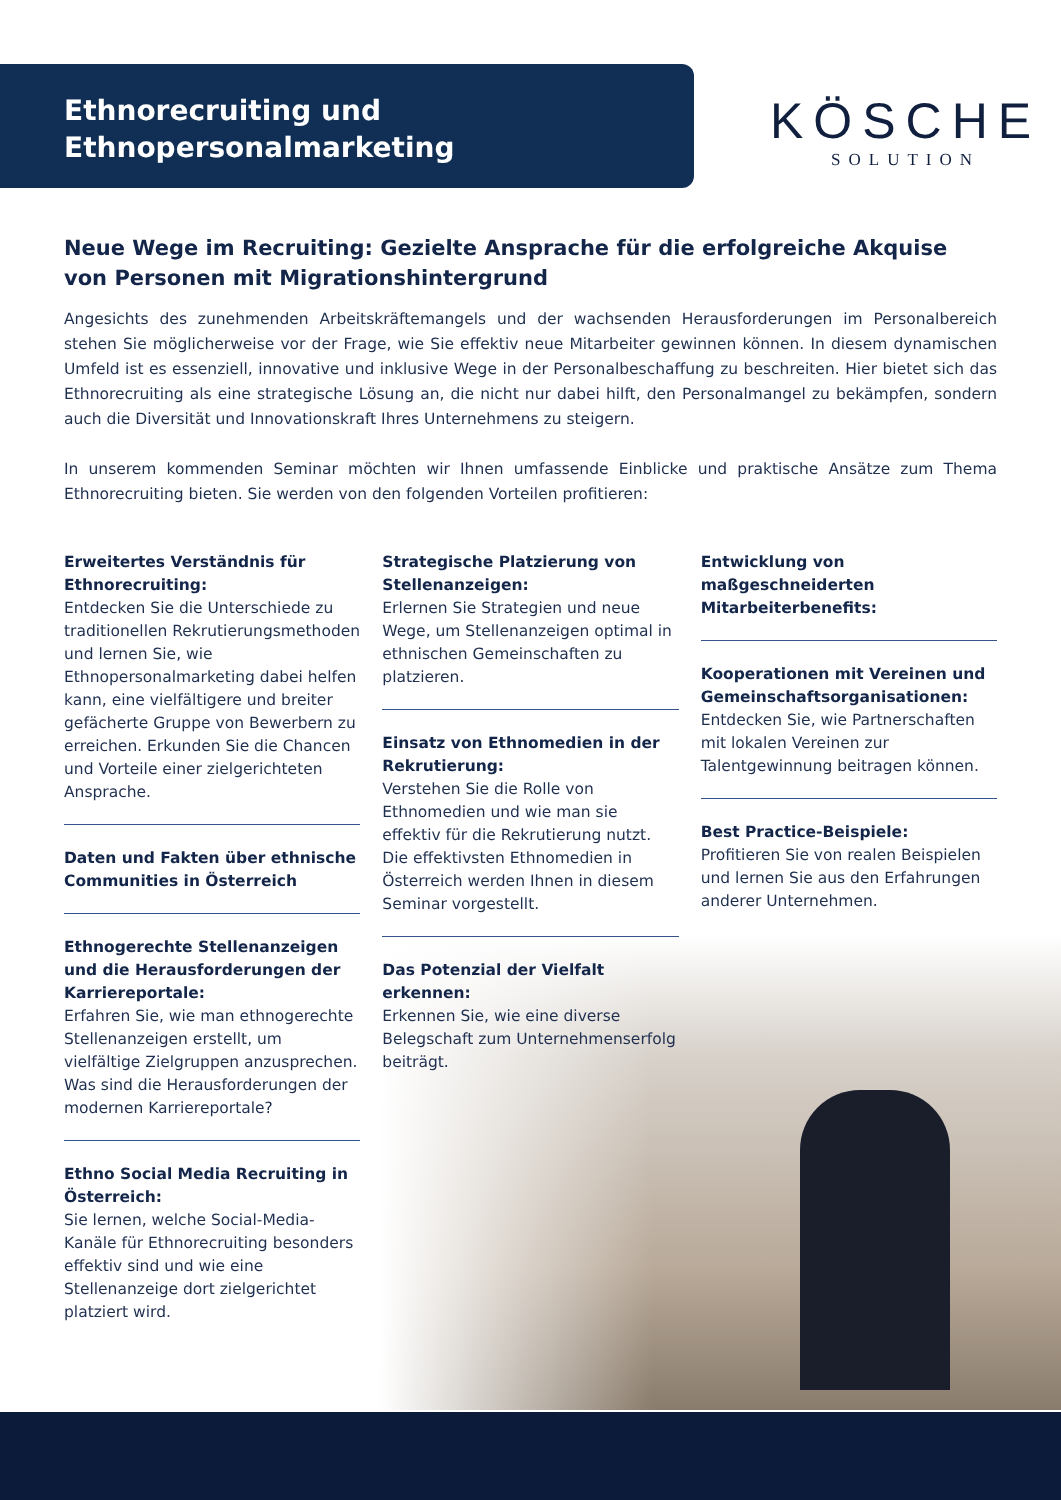Ethnorecruiting und
Ethnopersonalmarketing
KÖSCHE
SOLUTION
Neue Wege im Recruiting: Gezielte Ansprache für die erfolgreiche Akquise von Personen mit Migrationshintergrund
Angesichts des zunehmenden Arbeitskräftemangels und der wachsenden Herausforderungen im Personalbereich stehen Sie möglicherweise vor der Frage, wie Sie effektiv neue Mitarbeiter gewinnen können. In diesem dynamischen Umfeld ist es essenziell, innovative und inklusive Wege in der Personalbeschaffung zu beschreiten. Hier bietet sich das Ethnorecruiting als eine strategische Lösung an, die nicht nur dabei hilft, den Personalmangel zu bekämpfen, sondern auch die Diversität und Innovationskraft Ihres Unternehmens zu steigern.
In unserem kommenden Seminar möchten wir Ihnen umfassende Einblicke und praktische Ansätze zum Thema Ethnorecruiting bieten. Sie werden von den folgenden Vorteilen profitieren:
Erweitertes Verständnis für Ethnorecruiting:
Entdecken Sie die Unterschiede zu traditionellen Rekrutierungsmethoden und lernen Sie, wie Ethnopersonalmarketing dabei helfen kann, eine vielfältigere und breiter gefächerte Gruppe von Bewerbern zu erreichen. Erkunden Sie die Chancen und Vorteile einer zielgerichteten Ansprache.
Daten und Fakten über ethnische Communities in Österreich
Ethnogerechte Stellenanzeigen und die Herausforderungen der Karriereportale:
Erfahren Sie, wie man ethnogerechte Stellenanzeigen erstellt, um vielfältige Zielgruppen anzusprechen. Was sind die Herausforderungen der modernen Karriereportale?
Ethno Social Media Recruiting in Österreich:
Sie lernen, welche Social-Media-Kanäle für Ethnorecruiting besonders effektiv sind und wie eine Stellenanzeige dort zielgerichtet platziert wird.
Strategische Platzierung von Stellenanzeigen:
Erlernen Sie Strategien und neue Wege, um Stellenanzeigen optimal in ethnischen Gemeinschaften zu platzieren.
Einsatz von Ethnomedien in der Rekrutierung:
Verstehen Sie die Rolle von Ethnomedien und wie man sie effektiv für die Rekrutierung nutzt. Die effektivsten Ethnomedien in Österreich werden Ihnen in diesem Seminar vorgestellt.
Das Potenzial der Vielfalt erkennen:
Erkennen Sie, wie eine diverse Belegschaft zum Unternehmenserfolg beiträgt.
Entwicklung von maßgeschneiderten Mitarbeiterbenefits:
Kooperationen mit Vereinen und Gemeinschaftsorganisationen:
Entdecken Sie, wie Partnerschaften mit lokalen Vereinen zur Talentgewinnung beitragen können.
Best Practice-Beispiele:
Profitieren Sie von realen Beispielen und lernen Sie aus den Erfahrungen anderer Unternehmen.